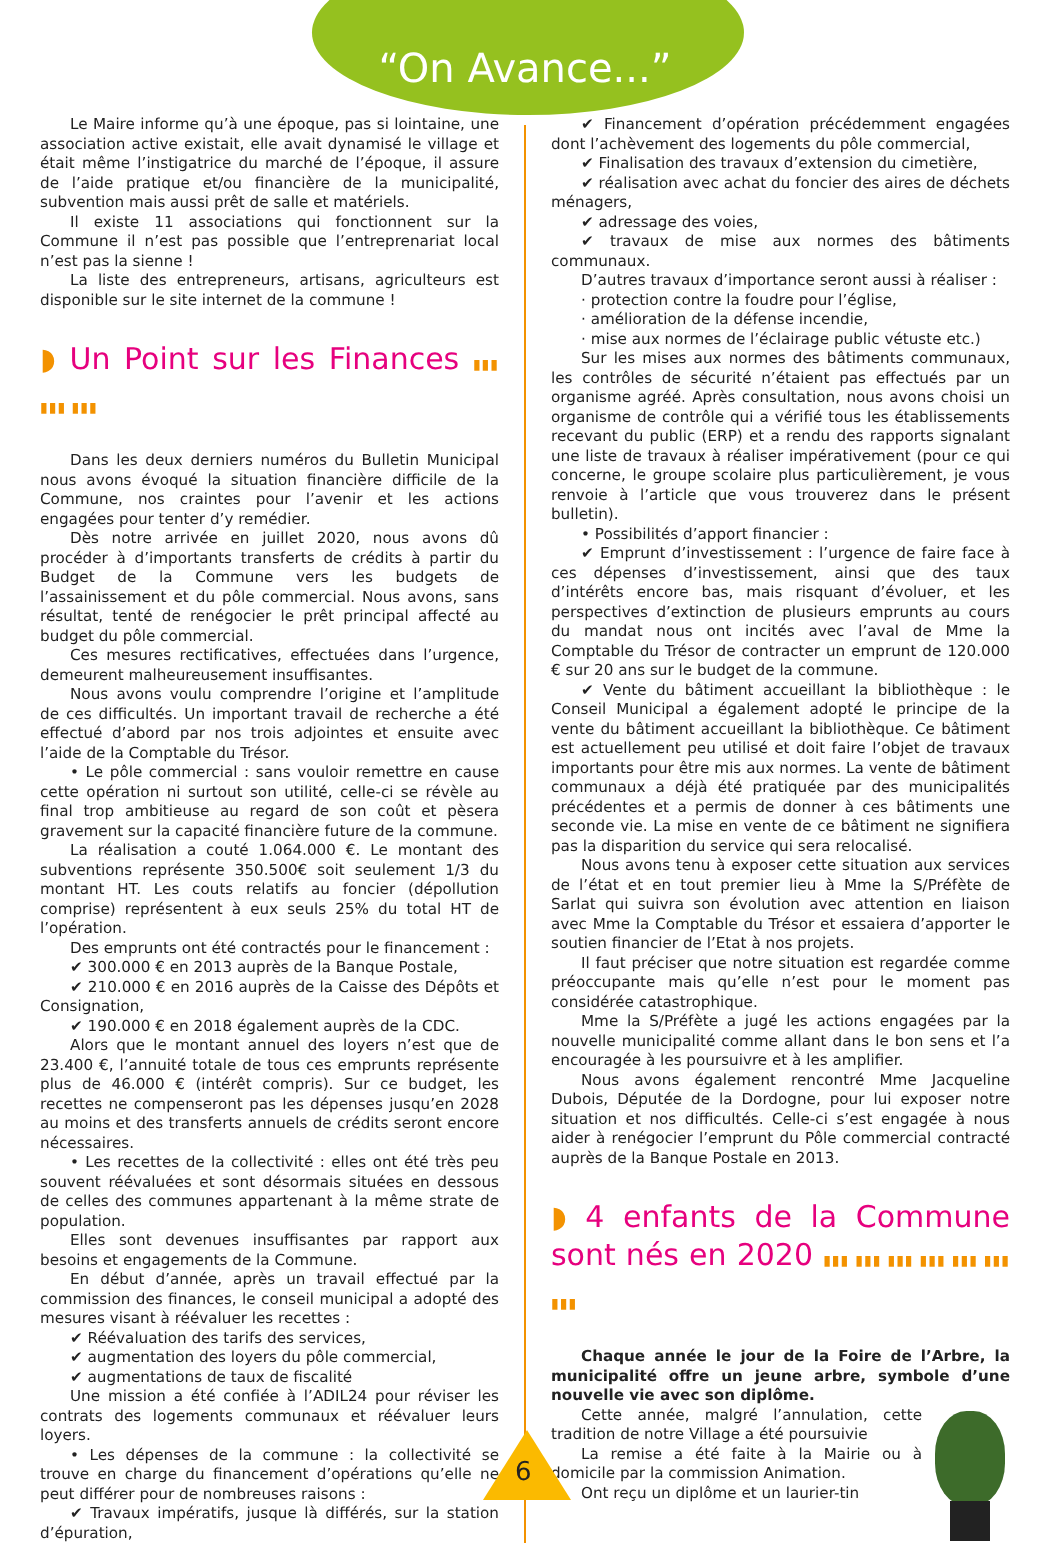“On Avance...”
Le Maire informe qu’à une époque, pas si lointaine, une association active existait, elle avait dynamisé le village et était même l’instigatrice du marché de l’époque, il assure de l’aide pratique et/ou financière de la municipalité, subvention mais aussi prêt de salle et matériels.
Il existe 11 associations qui fonctionnent sur la Commune il n’est pas possible que l’entreprenariat local n’est pas la sienne !
La liste des entrepreneurs, artisans, agriculteurs est disponible sur le site internet de la commune !
◗ Un Point sur les Finances ▮▮▮ ▮▮▮ ▮▮▮
Dans les deux derniers numéros du Bulletin Municipal nous avons évoqué la situation financière difficile de la Commune, nos craintes pour l’avenir et les actions engagées pour tenter d’y remédier.
Dès notre arrivée en juillet 2020, nous avons dû procéder à d’importants transferts de crédits à partir du Budget de la Commune vers les budgets de l’assainissement et du pôle commercial. Nous avons, sans résultat, tenté de renégocier le prêt principal affecté au budget du pôle commercial.
Ces mesures rectificatives, effectuées dans l’urgence, demeurent malheureusement insuffisantes.
Nous avons voulu comprendre l’origine et l’amplitude de ces difficultés. Un important travail de recherche a été effectué d’abord par nos trois adjointes et ensuite avec l’aide de la Comptable du Trésor.
• Le pôle commercial : sans vouloir remettre en cause cette opération ni surtout son utilité, celle-ci se révèle au final trop ambitieuse au regard de son coût et pèsera gravement sur la capacité financière future de la commune.
La réalisation a couté 1.064.000 €. Le montant des subventions représente 350.500€ soit seulement 1/3 du montant HT. Les couts relatifs au foncier (dépollution comprise) représentent à eux seuls 25% du total HT de l’opération.
Des emprunts ont été contractés pour le financement :
✔ 300.000 € en 2013 auprès de la Banque Postale,
✔ 210.000 € en 2016 auprès de la Caisse des Dépôts et Consignation,
✔ 190.000 € en 2018 également auprès de la CDC.
Alors que le montant annuel des loyers n’est que de 23.400 €, l’annuité totale de tous ces emprunts représente plus de 46.000 € (intérêt compris). Sur ce budget, les recettes ne compenseront pas les dépenses jusqu’en 2028 au moins et des transferts annuels de crédits seront encore nécessaires.
• Les recettes de la collectivité : elles ont été très peu souvent réévaluées et sont désormais situées en dessous de celles des communes appartenant à la même strate de population.
Elles sont devenues insuffisantes par rapport aux besoins et engagements de la Commune.
En début d’année, après un travail effectué par la commission des finances, le conseil municipal a adopté des mesures visant à réévaluer les recettes :
✔ Réévaluation des tarifs des services,
✔ augmentation des loyers du pôle commercial,
✔ augmentations de taux de fiscalité
Une mission a été confiée à l’ADIL24 pour réviser les contrats des logements communaux et réévaluer leurs loyers.
• Les dépenses de la commune : la collectivité se trouve en charge du financement d’opérations qu’elle ne peut différer pour de nombreuses raisons :
✔ Travaux impératifs, jusque là différés, sur la station d’épuration,
✔ Financement d’opération précédemment engagées dont l’achèvement des logements du pôle commercial,
✔ Finalisation des travaux d’extension du cimetière,
✔ réalisation avec achat du foncier des aires de déchets ménagers,
✔ adressage des voies,
✔ travaux de mise aux normes des bâtiments communaux.
D’autres travaux d’importance seront aussi à réaliser :
· protection contre la foudre pour l’église,
· amélioration de la défense incendie,
· mise aux normes de l’éclairage public vétuste etc.)
Sur les mises aux normes des bâtiments communaux, les contrôles de sécurité n’étaient pas effectués par un organisme agréé. Après consultation, nous avons choisi un organisme de contrôle qui a vérifié tous les établissements recevant du public (ERP) et a rendu des rapports signalant une liste de travaux à réaliser impérativement (pour ce qui concerne, le groupe scolaire plus particulièrement, je vous renvoie à l’article que vous trouverez dans le présent bulletin).
• Possibilités d’apport financier :
✔ Emprunt d’investissement : l’urgence de faire face à ces dépenses d’investissement, ainsi que des taux d’intérêts encore bas, mais risquant d’évoluer, et les perspectives d’extinction de plusieurs emprunts au cours du mandat nous ont incités avec l’aval de Mme la Comptable du Trésor de contracter un emprunt de 120.000 € sur 20 ans sur le budget de la commune.
✔ Vente du bâtiment accueillant la bibliothèque : le Conseil Municipal a également adopté le principe de la vente du bâtiment accueillant la bibliothèque. Ce bâtiment est actuellement peu utilisé et doit faire l’objet de travaux importants pour être mis aux normes. La vente de bâtiment communaux a déjà été pratiquée par des municipalités précédentes et a permis de donner à ces bâtiments une seconde vie. La mise en vente de ce bâtiment ne signifiera pas la disparition du service qui sera relocalisé.
Nous avons tenu à exposer cette situation aux services de l’état et en tout premier lieu à Mme la S/Préfète de Sarlat qui suivra son évolution avec attention en liaison avec Mme la Comptable du Trésor et essaiera d’apporter le soutien financier de l’Etat à nos projets.
Il faut préciser que notre situation est regardée comme préoccupante mais qu’elle n’est pour le moment pas considérée catastrophique.
Mme la S/Préfète a jugé les actions engagées par la nouvelle municipalité comme allant dans le bon sens et l’a encouragée à les poursuivre et à les amplifier.
Nous avons également rencontré Mme Jacqueline Dubois, Députée de la Dordogne, pour lui exposer notre situation et nos difficultés. Celle-ci s’est engagée à nous aider à renégocier l’emprunt du Pôle commercial contracté auprès de la Banque Postale en 2013.
◗ 4 enfants de la Commune sont nés en 2020 ▮▮▮ ▮▮▮ ▮▮▮ ▮▮▮ ▮▮▮ ▮▮▮ ▮▮▮
Chaque année le jour de la Foire de l’Arbre, la municipalité offre un jeune arbre, symbole d’une nouvelle vie avec son diplôme.
Cette année, malgré l’annulation, cette tradition de notre Village a été poursuivie
La remise a été faite à la Mairie ou à domicile par la commission Animation.
Ont reçu un diplôme et un laurier-tin
6